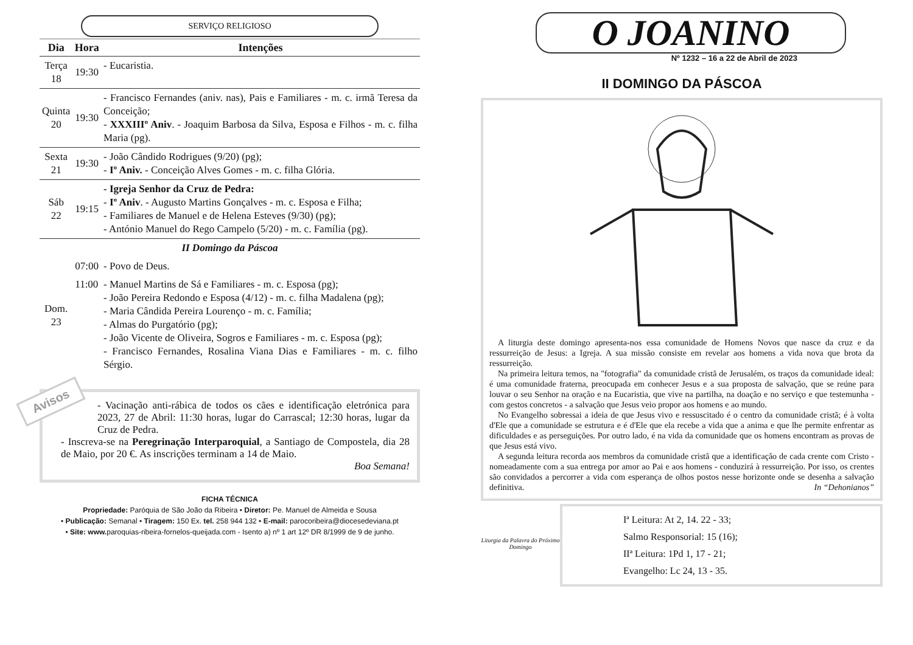SERVIÇO RELIGIOSO
| Dia | Hora | Intenções |
| --- | --- | --- |
| Terça 18 | 19:30 | - Eucaristia. |
| Quinta 20 | 19:30 | - Francisco Fernandes (aniv. nas), Pais e Familiares - m. c. irmã Teresa da Conceição; - XXXIIIº Aniv . - Joaquim Barbosa da Silva, Esposa e Filhos - m. c. filha Maria (pg). |
| Sexta 21 | 19:30 | - João Cândido Rodrigues (9/20) (pg); - Iº Aniv. - Conceição Alves Gomes - m. c. filha Glória. |
| Sáb 22 | 19:15 | - Igreja Senhor da Cruz de Pedra: - Iº Aniv . - Augusto Martins Gonçalves - m. c. Esposa e Filha; - Familiares de Manuel e de Helena Esteves (9/30) (pg); - António Manuel do Rego Campelo (5/20) - m. c. Família (pg). |
| II Domingo da Páscoa | | |
| Dom. 23 | 07:00 | - Povo de Deus. |
| | 11:00 | - Manuel Martins de Sá e Familiares - m. c. Esposa (pg); - João Pereira Redondo e Esposa (4/12) - m. c. filha Madalena (pg); - Maria Cândida Pereira Lourenço - m. c. Família; - Almas do Purgatório (pg); - João Vicente de Oliveira, Sogros e Familiares - m. c. Esposa (pg); - Francisco Fernandes, Rosalina Viana Dias e Familiares - m. c. filho Sérgio. |
Avisos
- Vacinação anti-rábica de todos os cães e identificação eletrónica para 2023, 27 de Abril: 11:30 horas, lugar do Carrascal; 12:30 horas, lugar da Cruz de Pedra.
- Inscreva-se na Peregrinação Interparoquial, a Santiago de Compostela, dia 28 de Maio, por 20 €. As inscrições terminam a 14 de Maio.
Boa Semana!
FICHA TÉCNICA
Propriedade: Paróquia de São João da Ribeira • Diretor: Pe. Manuel de Almeida e Sousa
• Publicação: Semanal • Tiragem: 150 Ex. tel. 258 944 132 • E-mail: parocoribeira@diocesedeviana.pt
• Site: www. paroquias-ribeira-fornelos-queijada.com - Isento a) nº 1 art 12º DR 8/1999 de 9 de junho.
O JOANINO
Nº 1232 – 16 a 22 de Abril de 2023
II DOMINGO DA PÁSCOA
A liturgia deste domingo apresenta-nos essa comunidade de Homens Novos que nasce da cruz e da ressurreição de Jesus: a Igreja. A sua missão consiste em revelar aos homens a vida nova que brota da ressurreição.
Na primeira leitura temos, na "fotografia" da comunidade cristã de Jerusalém, os traços da comunidade ideal: é uma comunidade fraterna, preocupada em conhecer Jesus e a sua proposta de salvação, que se reúne para louvar o seu Senhor na oração e na Eucaristia, que vive na partilha, na doação e no serviço e que testemunha - com gestos concretos - a salvação que Jesus veio propor aos homens e ao mundo.
No Evangelho sobressai a ideia de que Jesus vivo e ressuscitado é o centro da comunidade cristã; é à volta d'Ele que a comunidade se estrutura e é d'Ele que ela recebe a vida que a anima e que lhe permite enfrentar as dificuldades e as perseguições. Por outro lado, é na vida da comunidade que os homens encontram as provas de que Jesus está vivo.
A segunda leitura recorda aos membros da comunidade cristã que a identificação de cada crente com Cristo - nomeadamente com a sua entrega por amor ao Pai e aos homens - conduzirá à ressurreição. Por isso, os crentes são convidados a percorrer a vida com esperança de olhos postos nesse horizonte onde se desenha a salvação definitiva. In “Dehonianos”
Liturgia da Palavra do Próximo Domingo
Iª Leitura: At 2, 14. 22 - 33;
Salmo Responsorial: 15 (16);
IIª Leitura: 1Pd 1, 17 - 21;
Evangelho: Lc 24, 13 - 35.